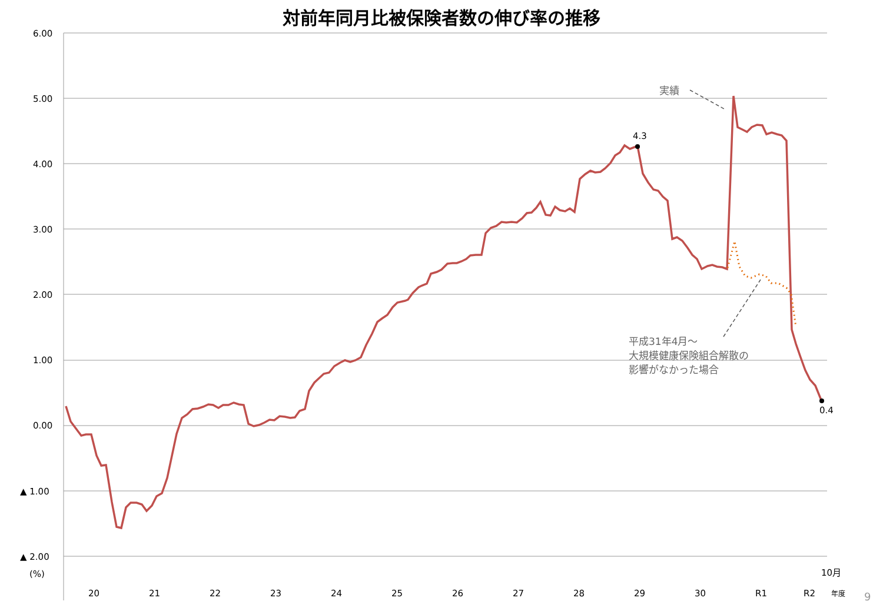対前年同月比被保険者数の伸び率の推移
6.00
5.00
4.00
3.00
2.00
1.00
0.00
▲ 1.00
▲ 2.00
(%)
20
21
22
23
24
25
26
27
28
29
30
R1
R2
年度
10月
4.3
0.4
実績
平成31年4月～
大規模健康保険組合解散の
影響がなかった場合
9